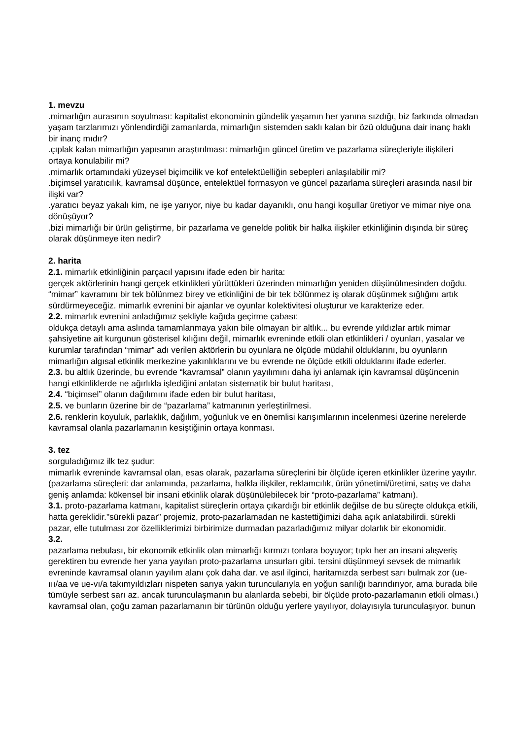1. mevzu
.mimarlığın aurasının soyulması: kapitalist ekonominin gündelik yaşamın her yanına sızdığı, biz farkında olmadan yaşam tarzlarımızı yönlendirdiği zamanlarda, mimarlığın sistemden saklı kalan bir özü olduğuna dair inanç haklı bir inanç mıdır?
.çıplak kalan mimarlığın yapısının araştırılması: mimarlığın güncel üretim ve pazarlama süreçleriyle ilişkileri ortaya konulabilir mi?
.mimarlık ortamındaki yüzeysel biçimcilik ve kof entelektüelliğin sebepleri anlaşılabilir mi?
.biçimsel yaratıcılık, kavramsal düşünce, entelektüel formasyon ve güncel pazarlama süreçleri arasında nasıl bir ilişki var?
.yaratıcı beyaz yakalı kim, ne işe yarıyor, niye bu kadar dayanıklı, onu hangi koşullar üretiyor ve mimar niye ona dönüşüyor?
.bizi mimarlığı bir ürün geliştirme, bir pazarlama ve genelde politik bir halka ilişkiler etkinliğinin dışında bir süreç olarak düşünmeye iten nedir?
2. harita
2.1. mimarlık etkinliğinin parçacıl yapısını ifade eden bir harita:
gerçek aktörlerinin hangi gerçek etkinlikleri yürüttükleri üzerinden mimarlığın yeniden düşünülmesinden doğdu. “mimar” kavramını bir tek bölünmez birey ve etkinliğini de bir tek bölünmez iş olarak düşünmek sığlığını artık sürdürmeyeceğiz. mimarlık evrenini bir ajanlar ve oyunlar kolektivitesi oluşturur ve karakterize eder.
2.2. mimarlık evrenini anladığımız şekliyle kağıda geçirme çabası:
oldukça detaylı ama aslında tamamlanmaya yakın bile olmayan bir altlık... bu evrende yıldızlar artık mimar şahsiyetine ait kurgunun gösterisel kılığını değil, mimarlık evreninde etkili olan etkinlikleri / oyunları, yasalar ve kurumlar tarafından “mimar” adı verilen aktörlerin bu oyunlara ne ölçüde müdahil olduklarını, bu oyunların mimarlığın algısal etkinlik merkezine yakınlıklarını ve bu evrende ne ölçüde etkili olduklarını ifade ederler.
2.3. bu altlık üzerinde, bu evrende “kavramsal” olanın yayılımını daha iyi anlamak için kavramsal düşüncenin hangi etkinliklerde ne ağırlıkla işlediğini anlatan sistematik bir bulut haritası,
2.4. “biçimsel” olanın dağılımını ifade eden bir bulut haritası,
2.5. ve bunların üzerine bir de “pazarlama” katmanının yerleştirilmesi.
2.6. renklerin koyuluk, parlaklık, dağılım, yoğunluk ve en önemlisi karışımlarının incelenmesi üzerine nerelerde kavramsal olanla pazarlamanın kesiştiğinin ortaya konması.
3. tez
sorguladığımız ilk tez şudur:
mimarlık evreninde kavramsal olan, esas olarak, pazarlama süreçlerini bir ölçüde içeren etkinlikler üzerine yayılır. (pazarlama süreçleri: dar anlamında, pazarlama, halkla ilişkiler, reklamcılık, ürün yönetimi/üretimi, satış ve daha geniş anlamda: kökensel bir insani etkinlik olarak düşünülebilecek bir “proto-pazarlama” katmanı).
3.1. proto-pazarlama katmanı, kapitalist süreçlerin ortaya çıkardığı bir etkinlik değilse de bu süreçte oldukça etkili, hatta gereklidir."sürekli pazar” projemiz, proto-pazarlamadan ne kastettiğimizi daha açık anlatabilirdi. sürekli pazar, elle tutulması zor özelliklerimizi birbirimize durmadan pazarladığımız milyar dolarlık bir ekonomidir.
3.2.
pazarlama nebulası, bir ekonomik etkinlik olan mimarlığı kırmızı tonlara boyuyor; tıpkı her an insani alışveriş gerektiren bu evrende her yana yayılan proto-pazarlama unsurları gibi. tersini düşünmeyi sevsek de mimarlık evreninde kavramsal olanın yayılım alanı çok daha dar. ve asıl ilginci, haritamızda serbest sarı bulmak zor (ue-ııı/aa ve ue-vı/a takımyıldızları nispeten sarıya yakın turuncularıyla en yoğun sarılığı barındırıyor, ama burada bile tümüyle serbest sarı az. ancak turunculaşmanın bu alanlarda sebebi, bir ölçüde proto-pazarlamanın etkili olması.) kavramsal olan, çoğu zaman pazarlamanın bir türünün olduğu yerlere yayılıyor, dolayısıyla turunculaşıyor. bunun